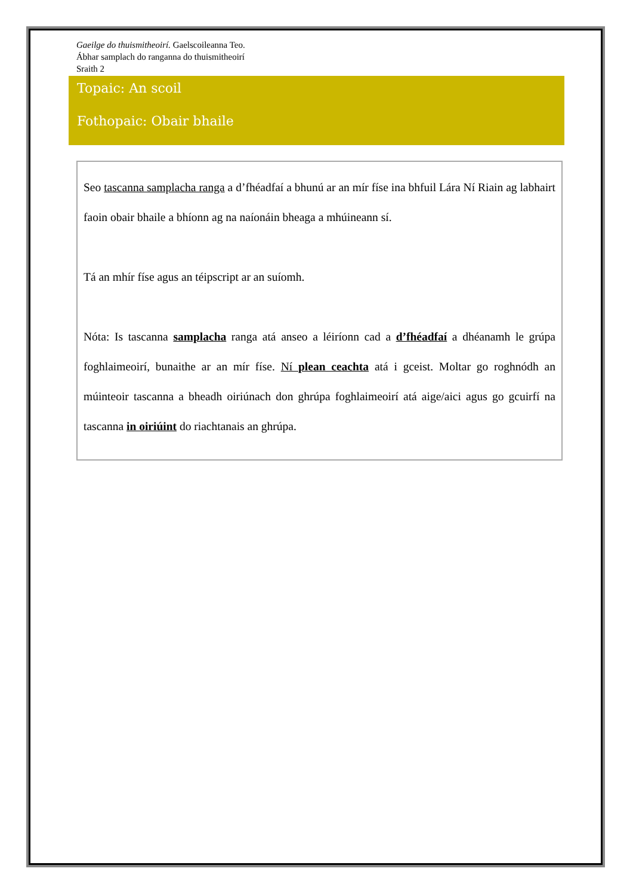Gaeilge do thuismitheoirí. Gaelscoileanna Teo.
Ábhar samplach do ranganna do thuismitheoirí
Sraith 2
Topaic: An scoil
Fothopaic: Obair bhaile
Seo tascanna samplacha ranga a d’fhéadfaí a bhunú ar an mír físe ina bhfuil Lára Ní Riain ag labhairt faoin obair bhaile a bhíonn ag na naíonáin bheaga a mhúineann sí.
Tá an mhír físe agus an téipscript ar an suíomh.
Nóta: Is tascanna samplacha ranga atá anseo a léiríonn cad a d’fhéadfaí a dhéanamh le grúpa foghlaimeoirí, bunaithe ar an mír físe. Ní plean ceachta atá i gceist. Moltar go roghnódh an múinteoir tascanna a bheadh oiriúnach don ghrúpa foghlaimeoirí atá aige/aici agus go gcuirfí na tascanna in oiriúint do riachtanais an ghrúpa.